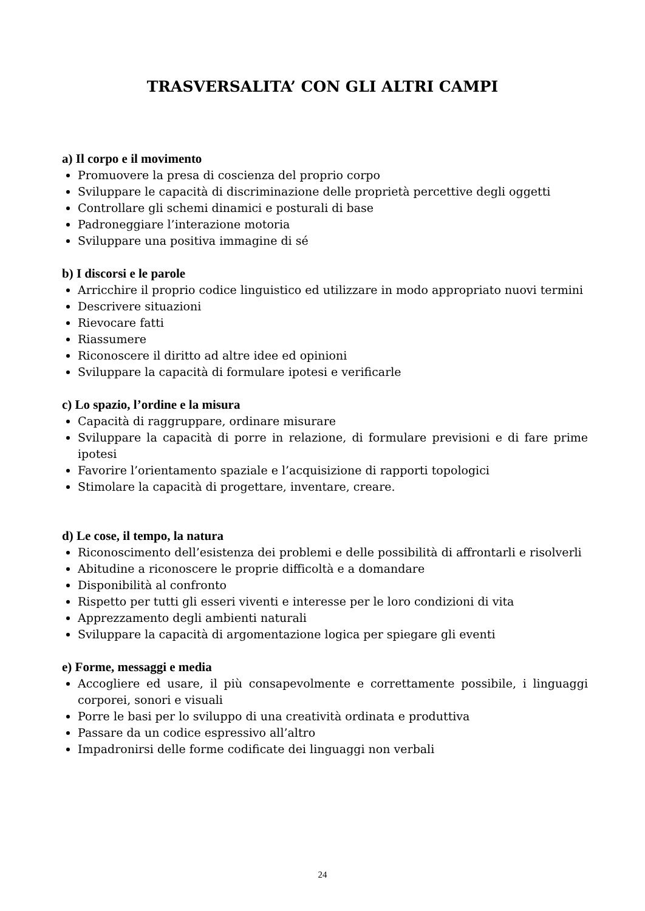TRASVERSALITA’ CON GLI ALTRI CAMPI
a) Il corpo e il movimento
Promuovere la presa di coscienza del proprio corpo
Sviluppare le capacità di discriminazione delle proprietà percettive degli oggetti
Controllare gli schemi dinamici e posturali di base
Padroneggiare l’interazione motoria
Sviluppare una positiva immagine di sé
b) I discorsi e le parole
Arricchire il proprio codice linguistico ed utilizzare in modo appropriato nuovi termini
Descrivere situazioni
Rievocare fatti
Riassumere
Riconoscere il diritto ad altre idee ed opinioni
Sviluppare la capacità di formulare ipotesi e verificarle
c) Lo spazio, l’ordine e la misura
Capacità di raggruppare, ordinare misurare
Sviluppare la capacità di porre in relazione, di formulare previsioni e di fare prime ipotesi
Favorire l’orientamento spaziale e l’acquisizione di rapporti topologici
Stimolare la capacità di progettare, inventare, creare.
d) Le cose, il tempo, la natura
Riconoscimento dell’esistenza dei problemi e delle possibilità di affrontarli e risolverli
Abitudine a riconoscere le proprie difficoltà e a domandare
Disponibilità al confronto
Rispetto per tutti gli esseri viventi e interesse per le loro condizioni di vita
Apprezzamento degli ambienti naturali
Sviluppare la capacità di argomentazione logica per spiegare gli eventi
e) Forme, messaggi e media
Accogliere ed usare, il più consapevolmente e correttamente possibile, i linguaggi corporei, sonori e visuali
Porre le basi per lo sviluppo di una creatività ordinata e produttiva
Passare da un codice espressivo all’altro
Impadronirsi delle forme codificate dei linguaggi non verbali
24